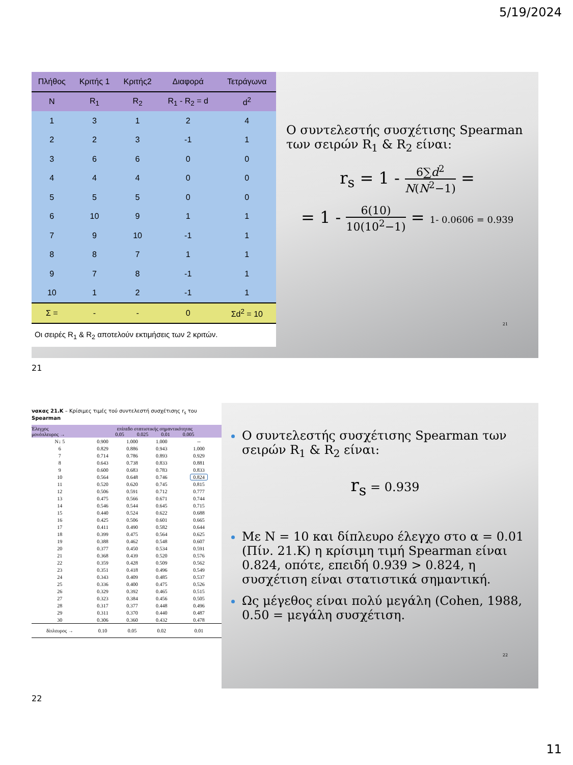5/19/2024
| Πλήθος | Κριτής 1 | Κριτής2 | Διαφορά | Τετράγωνα |
| --- | --- | --- | --- | --- |
| N | R<sub>1</sub> | R<sub>2</sub> | R<sub>1</sub> - R<sub>2</sub> = d | d<sup>2</sup> |
| 1 | 3 | 1 | 2 | 4 |
| 2 | 2 | 3 | -1 | 1 |
| 3 | 6 | 6 | 0 | 0 |
| 4 | 4 | 4 | 0 | 0 |
| 5 | 5 | 5 | 0 | 0 |
| 6 | 10 | 9 | 1 | 1 |
| 7 | 9 | 10 | -1 | 1 |
| 8 | 8 | 7 | 1 | 1 |
| 9 | 7 | 8 | -1 | 1 |
| 10 | 1 | 2 | -1 | 1 |
| Σ = | - | - | 0 | Σd<sup>2</sup> = 10 |
Οι σειρές R<sub>1</sub> & R<sub>2</sub> αποτελούν εκτιμήσεις των 2 κριτών.
Ο συντελεστής συσχέτισης Spearman των σειρών R<sub>1</sub> & R<sub>2</sub> είναι:
r<sub>s</sub> = 1 - 6∑d<sup>2</sup> N(N<sup>2</sup>−1) =
= 1 - 6(10) 10(10<sup>2</sup>−1) = 1- 0.0606 = 0.939
21
21
νακας 21.Κ – Κρίσιμες τιμές τού συντελεστή συσχέτισης r<sub>s</sub> του Spearman
| Έλεγχος μονόπλευρος → | επίπεδο στατιστικής σημαντικότητας 0.05 0.025 0.01 0.005 | | | |
| N↓ 5 | 0.900 | 1.000 | 1.000 | -- |
| 6 | 0.829 | 0.886 | 0.943 | 1.000 |
| 7 | 0.714 | 0.786 | 0.893 | 0.929 |
| 8 | 0.643 | 0.738 | 0.833 | 0.881 |
| 9 | 0.600 | 0.683 | 0.783 | 0.833 |
| 10 | 0.564 | 0.648 | 0.746 | 0.824 |
| 11 | 0.520 | 0.620 | 0.745 | 0.815 |
| 12 | 0.506 | 0.591 | 0.712 | 0.777 |
| 13 | 0.475 | 0.566 | 0.671 | 0.744 |
| 14 | 0.546 | 0.544 | 0.645 | 0.715 |
| 15 | 0.440 | 0.524 | 0.622 | 0.688 |
| 16 | 0.425 | 0.506 | 0.601 | 0.665 |
| 17 | 0.411 | 0.490 | 0.582 | 0.644 |
| 18 | 0.399 | 0.475 | 0.564 | 0.625 |
| 19 | 0.388 | 0.462 | 0.548 | 0.607 |
| 20 | 0.377 | 0.450 | 0.534 | 0.591 |
| 21 | 0.368 | 0.439 | 0.520 | 0.576 |
| 22 | 0.359 | 0.428 | 0.509 | 0.562 |
| 23 | 0.351 | 0.418 | 0.496 | 0.549 |
| 24 | 0.343 | 0.409 | 0.485 | 0.537 |
| 25 | 0.336 | 0.400 | 0.475 | 0.526 |
| 26 | 0.329 | 0.392 | 0.465 | 0.515 |
| 27 | 0.323 | 0.384 | 0.456 | 0.505 |
| 28 | 0.317 | 0.377 | 0.448 | 0.496 |
| 29 | 0.311 | 0.370 | 0.440 | 0.487 |
| 30 | 0.306 | 0.360 | 0.432 | 0.478 |
| δίπλευρος → | 0.10 | 0.05 | 0.02 | 0.01 |
Ο συντελεστής συσχέτισης Spearman των σειρών R<sub>1</sub> & R<sub>2</sub> είναι:
r<sub>s</sub> = 0.939
Με N = 10 και δίπλευρο έλεγχο στο α = 0.01 (Πίν. 21.Κ) η κρίσιμη τιμή Spearman είναι 0.824, οπότε, επειδή 0.939 > 0.824, η συσχέτιση είναι στατιστικά σημαντική.
Ως μέγεθος είναι πολύ μεγάλη (Cohen, 1988, 0.50 = μεγάλη συσχέτιση.
22
22
11